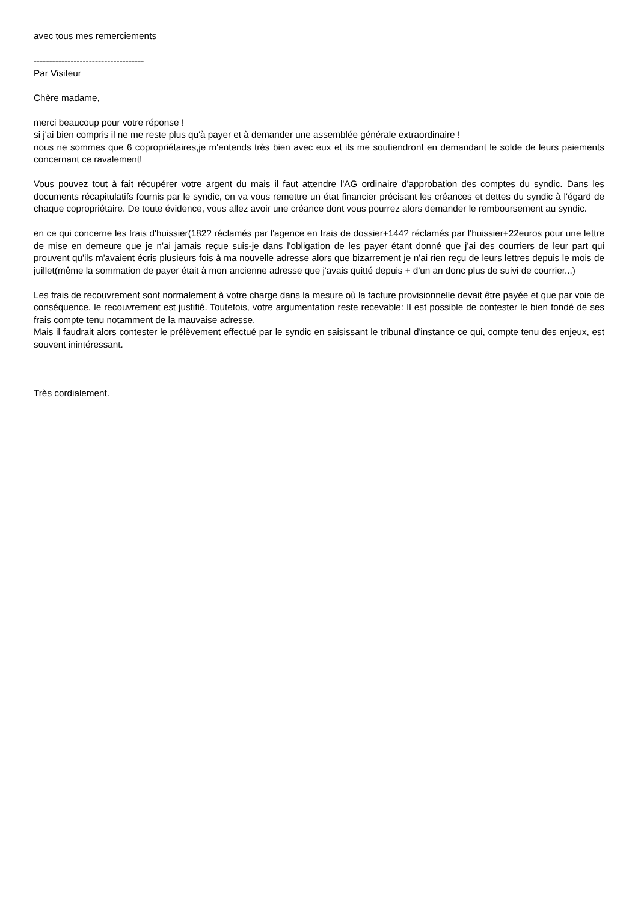avec tous mes remerciements
------------------------------------
Par Visiteur
Chère madame,
merci beaucoup pour votre réponse !
si j'ai bien compris il ne me reste plus qu'à payer et à demander une assemblée générale extraordinaire !
nous ne sommes que 6 copropriétaires,je m'entends très bien avec eux et ils me soutiendront en demandant le solde de leurs paiements concernant ce ravalement!
Vous pouvez tout à fait récupérer votre argent du mais il faut attendre l'AG ordinaire d'approbation des comptes du syndic. Dans les documents récapitulatifs fournis par le syndic, on va vous remettre un état financier précisant les créances et dettes du syndic à l'égard de chaque copropriétaire. De toute évidence, vous allez avoir une créance dont vous pourrez alors demander le remboursement au syndic.
en ce qui concerne les frais d'huissier(182? réclamés par l'agence en frais de dossier+144? réclamés par l'huissier+22euros pour une lettre de mise en demeure que je n'ai jamais reçue suis-je dans l'obligation de les payer étant donné que j'ai des courriers de leur part qui prouvent qu'ils m'avaient écris plusieurs fois à ma nouvelle adresse alors que bizarrement je n'ai rien reçu de leurs lettres depuis le mois de juillet(même la sommation de payer était à mon ancienne adresse que j'avais quitté depuis + d'un an donc plus de suivi de courrier...)
Les frais de recouvrement sont normalement à votre charge dans la mesure où la facture provisionnelle devait être payée et que par voie de conséquence, le recouvrement est justifié. Toutefois, votre argumentation reste recevable: Il est possible de contester le bien fondé de ses frais compte tenu notamment de la mauvaise adresse.
Mais il faudrait alors contester le prélèvement effectué par le syndic en saisissant le tribunal d'instance ce qui, compte tenu des enjeux, est souvent inintéressant.
Très cordialement.